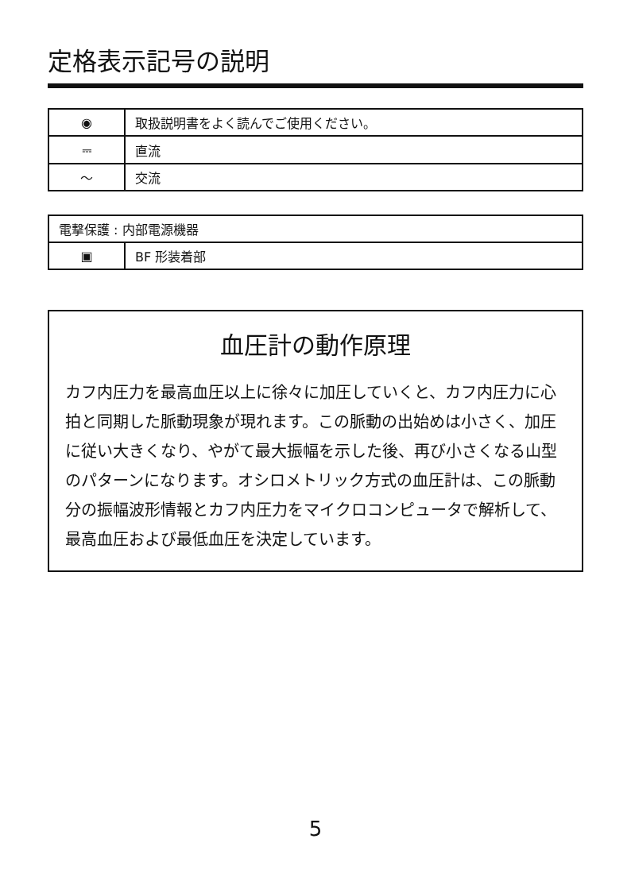定格表示記号の説明
| ◉ | 取扱説明書をよく読んでご使用ください。 |
| ⎓ | 直流 |
| ～ | 交流 |
| 電撃保護 : 内部電源機器 | |
| ▣ | BF 形装着部 |
血圧計の動作原理
カフ内圧力を最高血圧以上に徐々に加圧していくと、カフ内圧力に心拍と同期した脈動現象が現れます。この脈動の出始めは小さく、加圧に従い大きくなり、やがて最大振幅を示した後、再び小さくなる山型のパターンになります。オシロメトリック方式の血圧計は、この脈動分の振幅波形情報とカフ内圧力をマイクロコンピュータで解析して、最高血圧および最低血圧を決定しています。
5